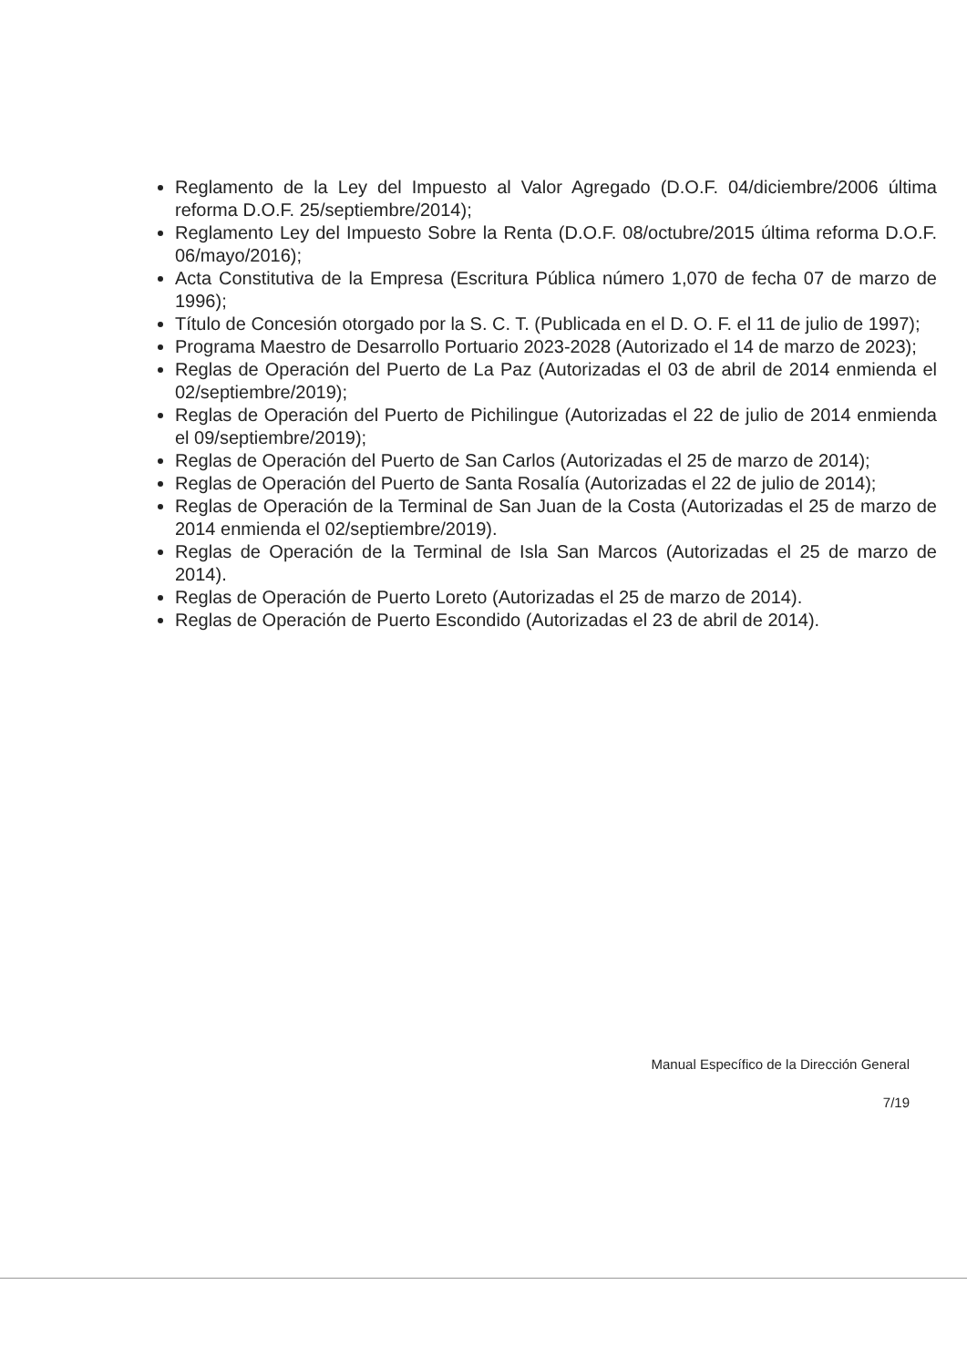Reglamento de la Ley del Impuesto al Valor Agregado (D.O.F. 04/diciembre/2006 última reforma D.O.F. 25/septiembre/2014);
Reglamento Ley del Impuesto Sobre la Renta (D.O.F. 08/octubre/2015 última reforma D.O.F. 06/mayo/2016);
Acta Constitutiva de la Empresa (Escritura Pública número 1,070 de fecha 07 de marzo de 1996);
Título de Concesión otorgado por la S. C. T. (Publicada en el D. O. F. el 11 de julio de 1997);
Programa Maestro de Desarrollo Portuario 2023-2028 (Autorizado el 14 de marzo de 2023);
Reglas de Operación del Puerto de La Paz (Autorizadas el 03 de abril de 2014 enmienda el 02/septiembre/2019);
Reglas de Operación del Puerto de Pichilingue (Autorizadas el 22 de julio de 2014 enmienda el 09/septiembre/2019);
Reglas de Operación del Puerto de San Carlos (Autorizadas el 25 de marzo de 2014);
Reglas de Operación del Puerto de Santa Rosalía (Autorizadas el 22 de julio de 2014);
Reglas de Operación de la Terminal de San Juan de la Costa (Autorizadas el 25 de marzo de 2014 enmienda el 02/septiembre/2019).
Reglas de Operación de la Terminal de Isla San Marcos (Autorizadas el 25 de marzo de 2014).
Reglas de Operación de Puerto Loreto (Autorizadas el 25 de marzo de 2014).
Reglas de Operación de Puerto Escondido (Autorizadas el 23 de abril de 2014).
Manual Específico de la Dirección General
7/19